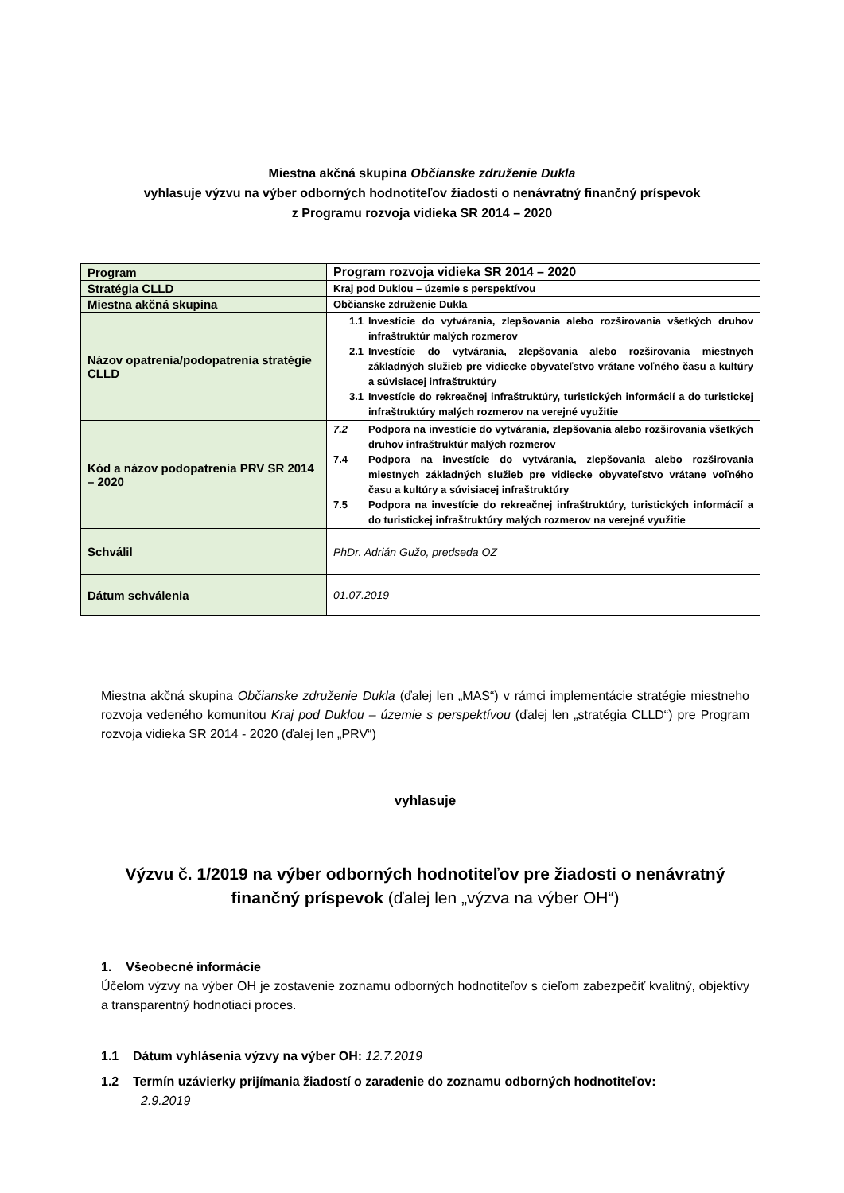Miestna akčná skupina Občianske združenie Dukla
vyhlasuje výzvu na výber odborných hodnotiteľov žiadosti o nenávratný finančný príspevok
z Programu rozvoja vidieka SR 2014 – 2020
| Program | Program rozvoja vidieka SR 2014 – 2020 |
| Stratégia CLLD | Kraj pod Duklou – územie s perspektívou |
| Miestna akčná skupina | Občianske združenie Dukla |
| Názov opatrenia/podopatrenia stratégie CLLD | 1.1 Investície do vytvárania, zlepšovania alebo rozširovania všetkých druhov infraštruktúr malých rozmerov 2.1 Investície do vytvárania, zlepšovania alebo rozširovania miestnych základných služieb pre vidiecke obyvateľstvo vrátane voľného času a kultúry a súvisiacej infraštruktúry 3.1 Investície do rekreačnej infraštruktúry, turistických informácií a do turistickej infraštruktúry malých rozmerov na verejné využitie |
| Kód a názov podopatrenia PRV SR 2014 – 2020 | 7.2 Podpora na investície do vytvárania, zlepšovania alebo rozširovania všetkých druhov infraštruktúr malých rozmerov 7.4 Podpora na investície do vytvárania, zlepšovania alebo rozširovania miestnych základných služieb pre vidiecke obyvateľstvo vrátane voľného času a kultúry a súvisiacej infraštruktúry 7.5 Podpora na investície do rekreačnej infraštruktúry, turistických informácií a do turistickej infraštruktúry malých rozmerov na verejné využitie |
| Schválil | PhDr. Adrián Gužo, predseda OZ |
| Dátum schválenia | 01.07.2019 |
Miestna akčná skupina Občianske združenie Dukla (ďalej len „MAS“) v rámci implementácie stratégie miestneho rozvoja vedeného komunitou Kraj pod Duklou – územie s perspektívou (ďalej len „stratégia CLLD“) pre Program rozvoja vidieka SR 2014 - 2020 (ďalej len „PRV“)
vyhlasuje
Výzvu č. 1/2019 na výber odborných hodnotiteľov pre žiadosti o nenávratný finančný príspevok (ďalej len „výzva na výber OH“)
1. Všeobecné informácie
Účelom výzvy na výber OH je zostavenie zoznamu odborných hodnotiteľov s cieľom zabezpečiť kvalitný, objektívy a transparentný hodnotiaci proces.
1.1 Dátum vyhlásenia výzvy na výber OH: 12.7.2019
1.2 Termín uzávierky prijímania žiadostí o zaradenie do zoznamu odborných hodnotiteľov:
2.9.2019